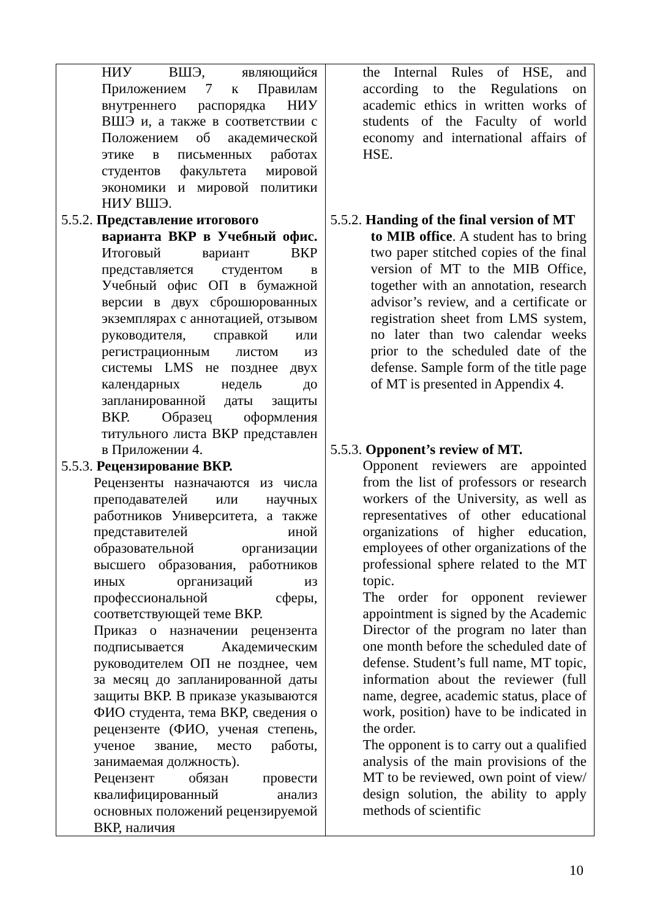| НИУ ВШЭ, являющийся Приложением 7 к Правилам внутреннего распорядка НИУ ВШЭ и, а также в соответствии с Положением об академической этике в письменных работах студентов факультета мировой экономики и мировой политики НИУ ВШЭ. 5.5.2. Представление итогового варианта ВКР в Учебный офис. Итоговый вариант ВКР представляется студентом в Учебный офис ОП в бумажной версии в двух сброшюрованных экземплярах с аннотацией, отзывом руководителя, справкой или регистрационным листом из системы LMS не позднее двух календарных недель до запланированной даты защиты ВКР. Образец оформления титульного листа ВКР представлен в Приложении 4. 5.5.3. Рецензирование ВКР. Рецензенты назначаются из числа преподавателей или научных работников Университета, а также представителей иной образовательной организации высшего образования, работников иных организаций из профессиональной сферы, соответствующей теме ВКР. Приказ о назначении рецензента подписывается Академическим руководителем ОП не позднее, чем за месяц до запланированной даты защиты ВКР. В приказе указываются ФИО студента, тема ВКР, сведения о рецензенте (ФИО, ученая степень, ученое звание, место работы, занимаемая должность). Рецензент обязан провести квалифицированный анализ основных положений рецензируемой ВКР, наличия | the Internal Rules of HSE, and according to the Regulations on academic ethics in written works of students of the Faculty of world economy and international affairs of HSE. 5.5.2. Handing of the final version of MT to MIB office . A student has to bring two paper stitched copies of the final version of MT to the MIB Office, together with an annotation, research advisor’s review, and a certificate or registration sheet from LMS system, no later than two calendar weeks prior to the scheduled date of the defense. Sample form of the title page of MT is presented in Appendix 4. 5.5.3. Opponent’s review of MT. Opponent reviewers are appointed from the list of professors or research workers of the University, as well as representatives of other educational organizations of higher education, employees of other organizations of the professional sphere related to the MT topic. The order for opponent reviewer appointment is signed by the Academic Director of the program no later than one month before the scheduled date of defense. Student’s full name, MT topic, information about the reviewer (full name, degree, academic status, place of work, position) have to be indicated in the order. The opponent is to carry out a qualified analysis of the main provisions of the MT to be reviewed, own point of view/ design solution, the ability to apply methods of scientific |
10